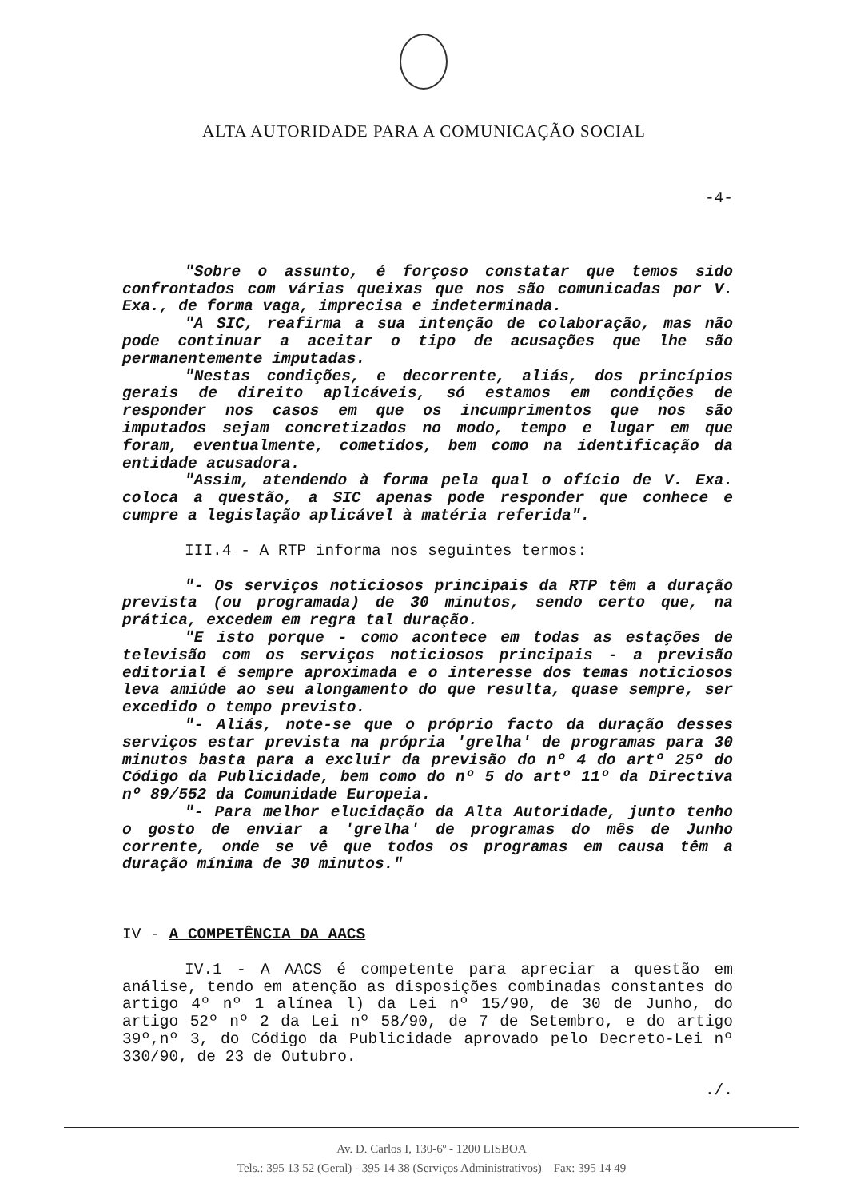ALTA AUTORIDADE PARA A COMUNICAÇÃO SOCIAL
-4-
"Sobre o assunto, é forçoso constatar que temos sido confrontados com várias queixas que nos são comunicadas por V. Exa., de forma vaga, imprecisa e indeterminada.
"A SIC, reafirma a sua intenção de colaboração, mas não pode continuar a aceitar o tipo de acusações que lhe são permanentemente imputadas.
"Nestas condições, e decorrente, aliás, dos princípios gerais de direito aplicáveis, só estamos em condições de responder nos casos em que os incumprimentos que nos são imputados sejam concretizados no modo, tempo e lugar em que foram, eventualmente, cometidos, bem como na identificação da entidade acusadora.
"Assim, atendendo à forma pela qual o ofício de V. Exa. coloca a questão, a SIC apenas pode responder que conhece e cumpre a legislação aplicável à matéria referida".
III.4 - A RTP informa nos seguintes termos:
"- Os serviços noticiosos principais da RTP têm a duração prevista (ou programada) de 30 minutos, sendo certo que, na prática, excedem em regra tal duração.
"E isto porque - como acontece em todas as estações de televisão com os serviços noticiosos principais - a previsão editorial é sempre aproximada e o interesse dos temas noticiosos leva amiúde ao seu alongamento do que resulta, quase sempre, ser excedido o tempo previsto.
"- Aliás, note-se que o próprio facto da duração desses serviços estar prevista na própria 'grelha' de programas para 30 minutos basta para a excluir da previsão do nº 4 do artº 25º do Código da Publicidade, bem como do nº 5 do artº 11º da Directiva nº 89/552 da Comunidade Europeia.
"- Para melhor elucidação da Alta Autoridade, junto tenho o gosto de enviar a 'grelha' de programas do mês de Junho corrente, onde se vê que todos os programas em causa têm a duração mínima de 30 minutos."
IV - A COMPETÊNCIA DA AACS
IV.1 - A AACS é competente para apreciar a questão em análise, tendo em atenção as disposições combinadas constantes do artigo 4º nº 1 alínea l) da Lei nº 15/90, de 30 de Junho, do artigo 52º nº 2 da Lei nº 58/90, de 7 de Setembro, e do artigo 39º,nº 3, do Código da Publicidade aprovado pelo Decreto-Lei nº 330/90, de 23 de Outubro.
./.
Av. D. Carlos I, 130-6º - 1200 LISBOA
Tels.: 395 13 52 (Geral) - 395 14 38 (Serviços Administrativos) Fax: 395 14 49